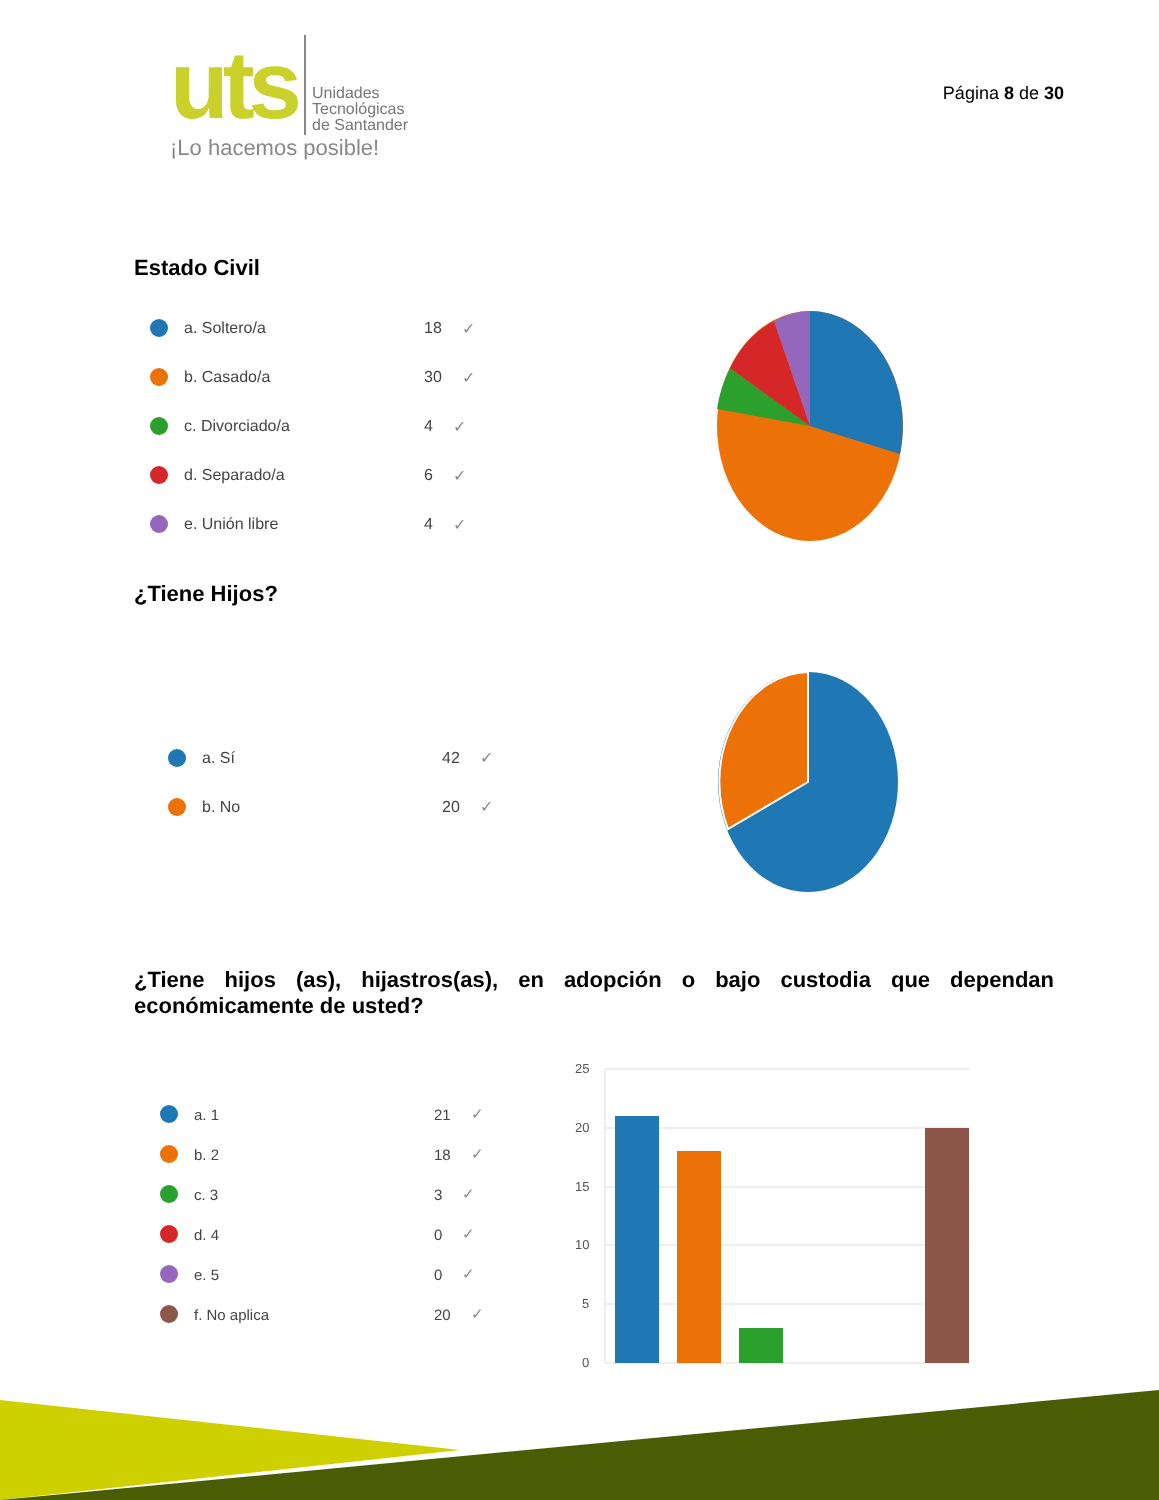uts
Unidades
Tecnológicas
de Santander
¡Lo hacemos posible!
Página 8 de 30
Estado Civil
a. Soltero/a 18 ✓
b. Casado/a 30 ✓
c. Divorciado/a 4 ✓
d. Separado/a 6 ✓
e. Unión libre 4 ✓
¿Tiene Hijos?
a. Sí 42 ✓
b. No 20 ✓
¿Tiene hijos (as), hijastros(as), en adopción o bajo custodia que dependan económicamente de usted?
a. 1 21 ✓
b. 2 18 ✓
c. 3 3 ✓
d. 4 0 ✓
e. 5 0 ✓
f. No aplica 20 ✓
25
20
15
10
5
0